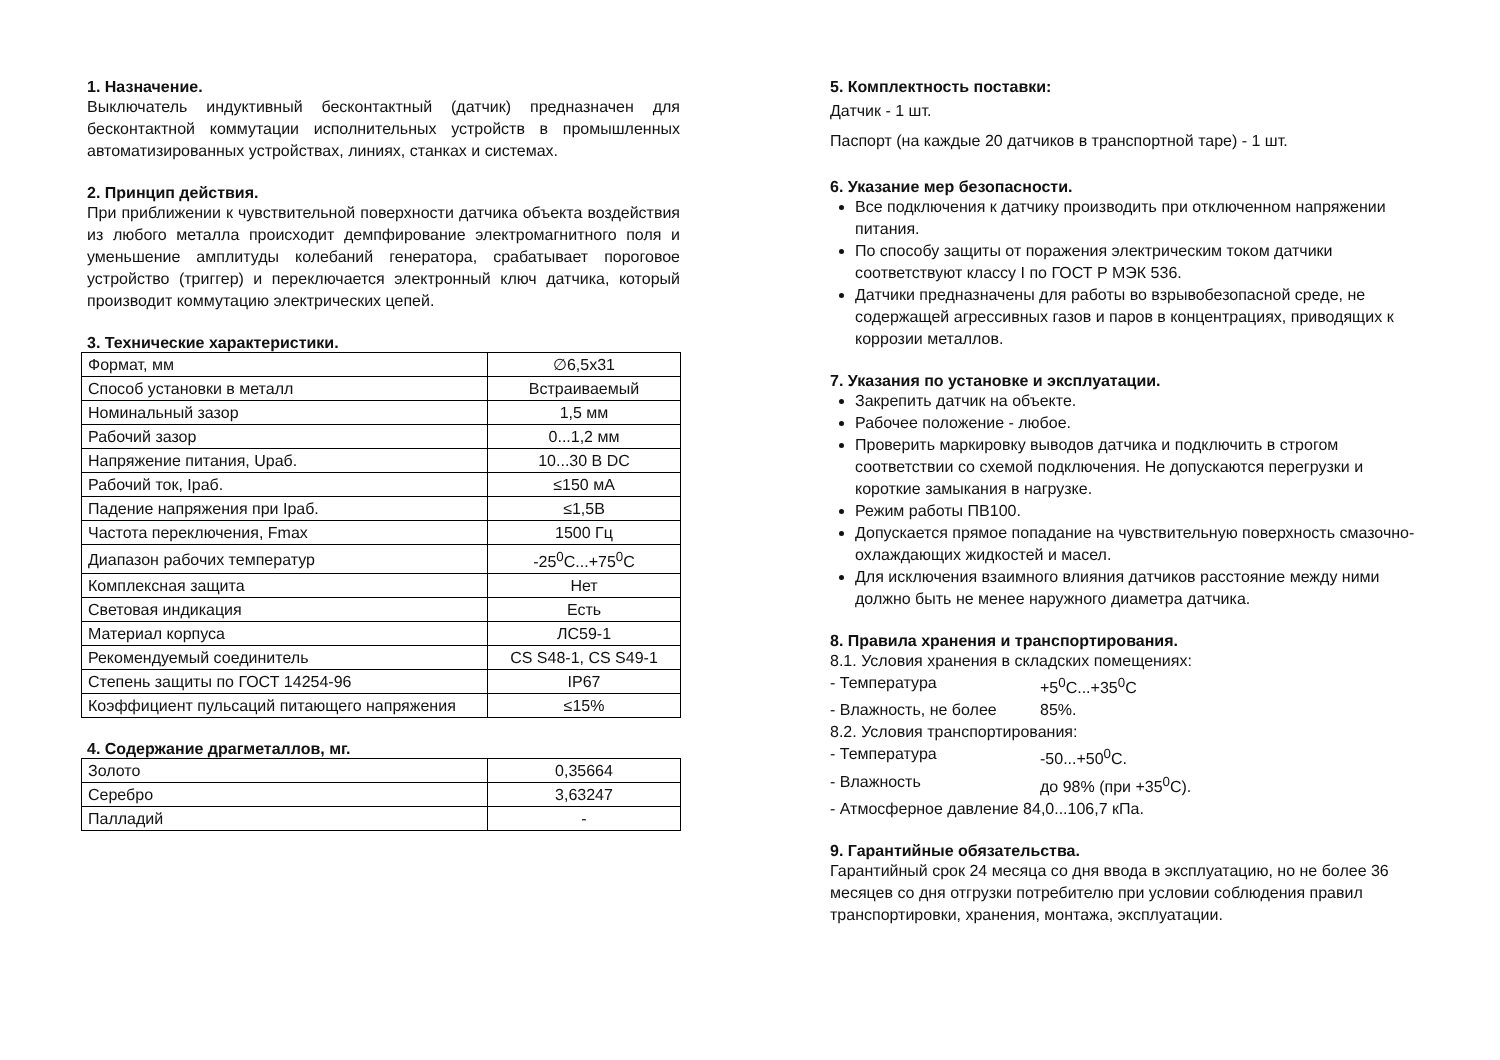1. Назначение.
Выключатель индуктивный бесконтактный (датчик) предназначен для бесконтактной коммутации исполнительных устройств в промышленных автоматизированных устройствах, линиях, станках и системах.
2. Принцип действия.
При приближении к чувствительной поверхности датчика объекта воздействия из любого металла происходит демпфирование электромагнитного поля и уменьшение амплитуды колебаний генератора, срабатывает пороговое устройство (триггер) и переключается электронный ключ датчика, который производит коммутацию электрических цепей.
3. Технические характеристики.
| Формат, мм | ∅6,5x31 |
| Способ установки в металл | Встраиваемый |
| Номинальный зазор | 1,5 мм |
| Рабочий зазор | 0...1,2 мм |
| Напряжение питания, Uраб. | 10...30 В DC |
| Рабочий ток, Iраб. | ≤150 мА |
| Падение напряжения при Iраб. | ≤1,5В |
| Частота переключения, Fmax | 1500 Гц |
| Диапазон рабочих температур | -25<sup>0</sup>С...+75<sup>0</sup>С |
| Комплексная защита | Нет |
| Световая индикация | Есть |
| Материал корпуса | ЛС59-1 |
| Рекомендуемый соединитель | CS S48-1, CS S49-1 |
| Степень защиты по ГОСТ 14254-96 | IP67 |
| Коэффициент пульсаций питающего напряжения | ≤15% |
4. Содержание драгметаллов, мг.
| Золото | 0,35664 |
| Серебро | 3,63247 |
| Палладий | - |
5. Комплектность поставки:
Датчик - 1 шт.
Паспорт (на каждые 20 датчиков в транспортной таре) - 1 шт.
6. Указание мер безопасности.
Все подключения к датчику производить при отключенном напряжении питания.
По способу защиты от поражения электрическим током датчики соответствуют классу I по ГОСТ Р МЭК 536.
Датчики предназначены для работы во взрывобезопасной среде, не содержащей агрессивных газов и паров в концентрациях, приводящих к коррозии металлов.
7. Указания по установке и эксплуатации.
Закрепить датчик на объекте.
Рабочее положение - любое.
Проверить маркировку выводов датчика и подключить в строгом соответствии со схемой подключения. Не допускаются перегрузки и короткие замыкания в нагрузке.
Режим работы ПВ100.
Допускается прямое попадание на чувствительную поверхность смазочно-охлаждающих жидкостей и масел.
Для исключения взаимного влияния датчиков расстояние между ними должно быть не менее наружного диаметра датчика.
8. Правила хранения и транспортирования.
8.1. Условия хранения в складских помещениях:
- Температура +5<sup>0</sup>С...+35<sup>0</sup>С
- Влажность, не более 85%.
8.2. Условия транспортирования:
- Температура -50...+50<sup>0</sup>С.
- Влажность до 98% (при +35<sup>0</sup>С).
- Атмосферное давление 84,0...106,7 кПа.
9. Гарантийные обязательства.
Гарантийный срок 24 месяца со дня ввода в эксплуатацию, но не более 36 месяцев со дня отгрузки потребителю при условии соблюдения правил транспортировки, хранения, монтажа, эксплуатации.